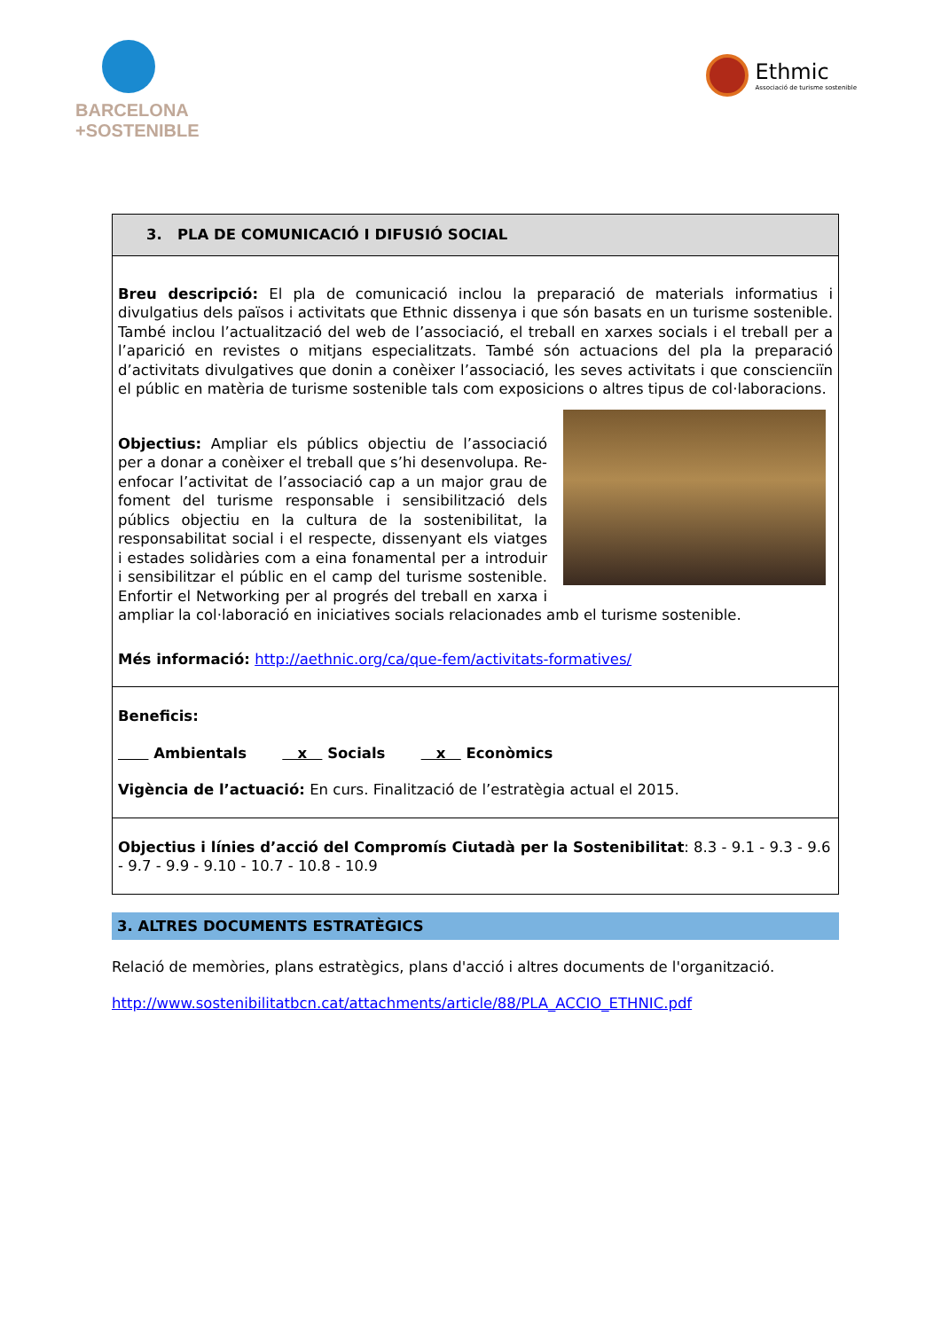BARCELONA
+SOSTENIBLE
Ethmic
Associació de turisme sostenible
| 3. PLA DE COMUNICACIÓ I DIFUSIÓ SOCIAL |
| Breu descripció: El pla de comunicació inclou la preparació de materials informatius i divulgatius dels països i activitats que Ethnic dissenya i que són basats en un turisme sostenible. També inclou l’actualització del web de l’associació, el treball en xarxes socials i el treball per a l’aparició en revistes o mitjans especialitzats. També són actuacions del pla la preparació d’activitats divulgatives que donin a conèixer l’associació, les seves activitats i que conscienciïn el públic en matèria de turisme sostenible tals com exposicions o altres tipus de col·laboracions. Objectius: Ampliar els públics objectiu de l’associació per a donar a conèixer el treball que s’hi desenvolupa. Re-enfocar l’activitat de l’associació cap a un major grau de foment del turisme responsable i sensibilització dels públics objectiu en la cultura de la sostenibilitat, la responsabilitat social i el respecte, dissenyant els viatges i estades solidàries com a eina fonamental per a introduir i sensibilitzar el públic en el camp del turisme sostenible. Enfortir el Networking per al progrés del treball en xarxa i ampliar la col·laboració en iniciatives socials relacionades amb el turisme sostenible. Més informació: http://aethnic.org/ca/que-fem/activitats-formatives/ |
| Beneficis: Ambientals x Socials x Econòmics Vigència de l’actuació: En curs. Finalització de l’estratègia actual el 2015. |
| Objectius i línies d’acció del Compromís Ciutadà per la Sostenibilitat : 8.3 - 9.1 - 9.3 - 9.6 - 9.7 - 9.9 - 9.10 - 10.7 - 10.8 - 10.9 |
3. ALTRES DOCUMENTS ESTRATÈGICS
Relació de memòries, plans estratègics, plans d'acció i altres documents de l'organització.
http://www.sostenibilitatbcn.cat/attachments/article/88/PLA_ACCIO_ETHNIC.pdf